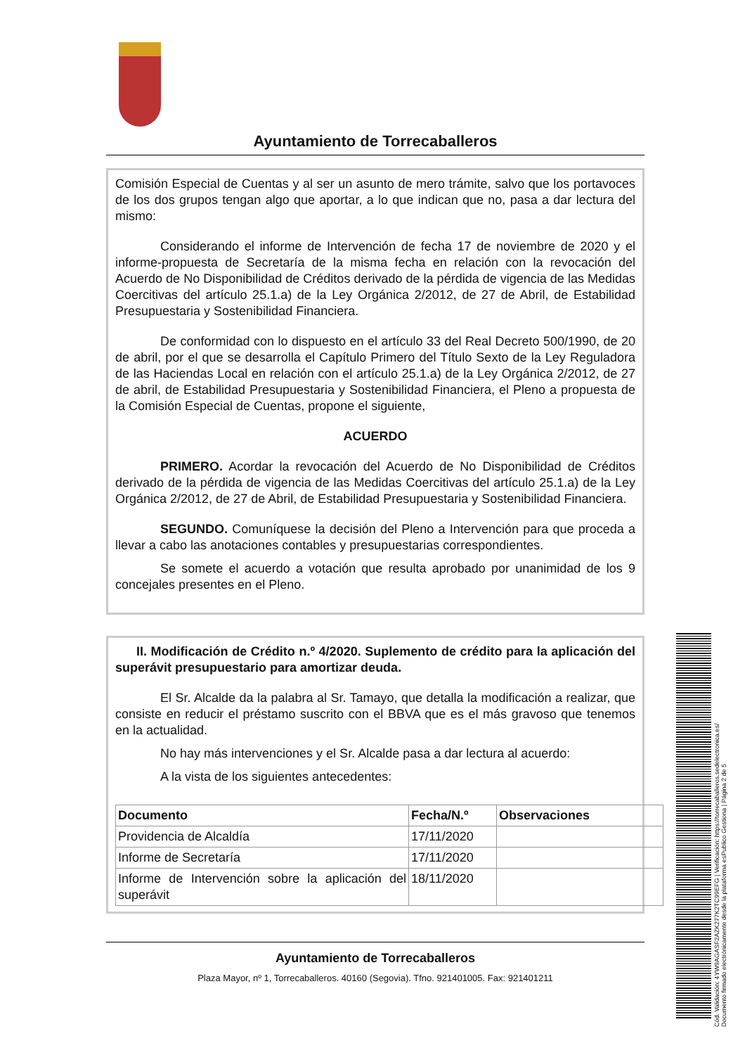Ayuntamiento de Torrecaballeros
Comisión Especial de Cuentas y al ser un asunto de mero trámite, salvo que los portavoces de los dos grupos tengan algo que aportar, a lo que indican que no, pasa a dar lectura del mismo:
Considerando el informe de Intervención de fecha 17 de noviembre de 2020 y el informe-propuesta de Secretaría de la misma fecha en relación con la revocación del Acuerdo de No Disponibilidad de Créditos derivado de la pérdida de vigencia de las Medidas Coercitivas del artículo 25.1.a) de la Ley Orgánica 2/2012, de 27 de Abril, de Estabilidad Presupuestaria y Sostenibilidad Financiera.
De conformidad con lo dispuesto en el artículo 33 del Real Decreto 500/1990, de 20 de abril, por el que se desarrolla el Capítulo Primero del Título Sexto de la Ley Reguladora de las Haciendas Local en relación con el artículo 25.1.a) de la Ley Orgánica 2/2012, de 27 de abril, de Estabilidad Presupuestaria y Sostenibilidad Financiera, el Pleno a propuesta de la Comisión Especial de Cuentas, propone el siguiente,
ACUERDO
PRIMERO. Acordar la revocación del Acuerdo de No Disponibilidad de Créditos derivado de la pérdida de vigencia de las Medidas Coercitivas del artículo 25.1.a) de la Ley Orgánica 2/2012, de 27 de Abril, de Estabilidad Presupuestaria y Sostenibilidad Financiera.
SEGUNDO. Comuníquese la decisión del Pleno a Intervención para que proceda a llevar a cabo las anotaciones contables y presupuestarias correspondientes.
Se somete el acuerdo a votación que resulta aprobado por unanimidad de los 9 concejales presentes en el Pleno.
II. Modificación de Crédito n.º 4/2020. Suplemento de crédito para la aplicación del superávit presupuestario para amortizar deuda.
El Sr. Alcalde da la palabra al Sr. Tamayo, que detalla la modificación a realizar, que consiste en reducir el préstamo suscrito con el BBVA que es el más gravoso que tenemos en la actualidad.
No hay más intervenciones y el Sr. Alcalde pasa a dar lectura al acuerdo:
A la vista de los siguientes antecedentes:
| Documento | Fecha/N.º | Observaciones |
| --- | --- | --- |
| Providencia de Alcaldía | 17/11/2020 | |
| Informe de Secretaría | 17/11/2020 | |
| Informe de Intervención sobre la aplicación del superávit | 18/11/2020 | |
Ayuntamiento de Torrecaballeros
Plaza Mayor, nº 1, Torrecaballeros. 40160 (Segovia). Tfno. 921401005. Fax: 921401211
Cód. Validación: 4YW9AGASF2AZK277K2TC99EFG | Verificación: https://torrecaballeros.sedelectronica.es/
Documento firmado electrónicamente desde la plataforma esPublico Gestiona | Página 2 de 5